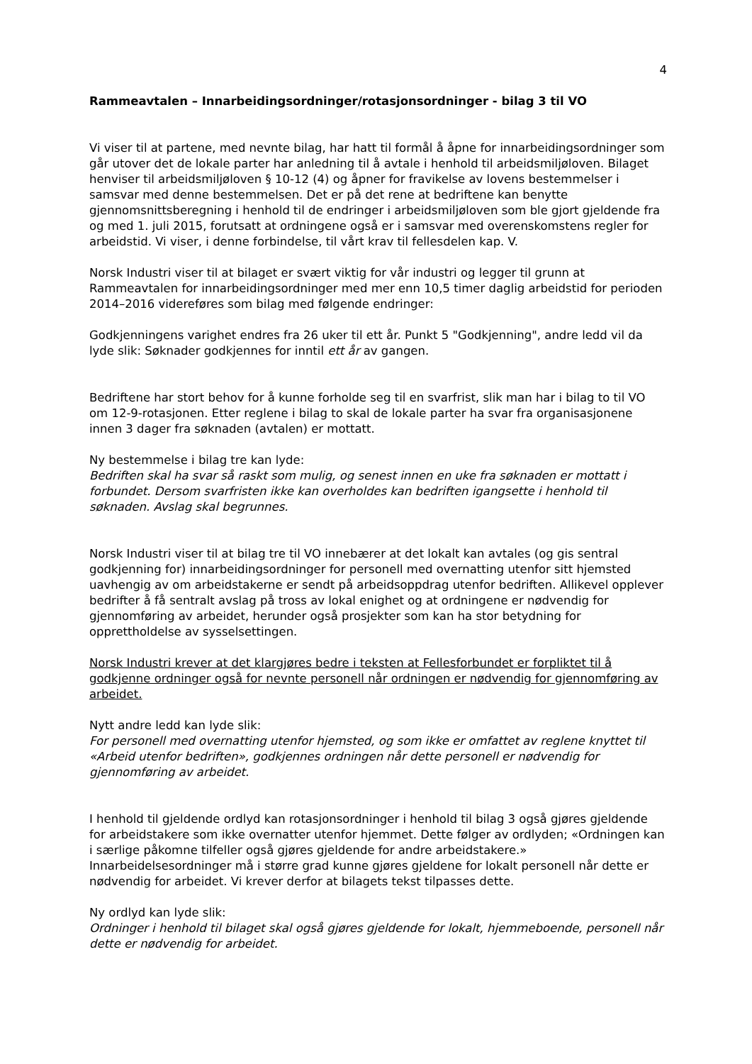4
Rammeavtalen – Innarbeidingsordninger/rotasjonsordninger - bilag 3 til VO
Vi viser til at partene, med nevnte bilag, har hatt til formål å åpne for innarbeidingsordninger som går utover det de lokale parter har anledning til å avtale i henhold til arbeidsmiljøloven. Bilaget henviser til arbeidsmiljøloven § 10-12 (4) og åpner for fravikelse av lovens bestemmelser i samsvar med denne bestemmelsen. Det er på det rene at bedriftene kan benytte gjennomsnittsberegning i henhold til de endringer i arbeidsmiljøloven som ble gjort gjeldende fra og med 1. juli 2015, forutsatt at ordningene også er i samsvar med overenskomstens regler for arbeidstid. Vi viser, i denne forbindelse, til vårt krav til fellesdelen kap. V.
Norsk Industri viser til at bilaget er svært viktig for vår industri og legger til grunn at Rammeavtalen for innarbeidingsordninger med mer enn 10,5 timer daglig arbeidstid for perioden 2014–2016 videreføres som bilag med følgende endringer:
Godkjenningens varighet endres fra 26 uker til ett år. Punkt 5 "Godkjenning", andre ledd vil da lyde slik: Søknader godkjennes for inntil ett år av gangen.
Bedriftene har stort behov for å kunne forholde seg til en svarfrist, slik man har i bilag to til VO om 12-9-rotasjonen. Etter reglene i bilag to skal de lokale parter ha svar fra organisasjonene innen 3 dager fra søknaden (avtalen) er mottatt.
Ny bestemmelse i bilag tre kan lyde:
Bedriften skal ha svar så raskt som mulig, og senest innen en uke fra søknaden er mottatt i forbundet. Dersom svarfristen ikke kan overholdes kan bedriften igangsette i henhold til søknaden. Avslag skal begrunnes.
Norsk Industri viser til at bilag tre til VO innebærer at det lokalt kan avtales (og gis sentral godkjenning for) innarbeidingsordninger for personell med overnatting utenfor sitt hjemsted uavhengig av om arbeidstakerne er sendt på arbeidsoppdrag utenfor bedriften. Allikevel opplever bedrifter å få sentralt avslag på tross av lokal enighet og at ordningene er nødvendig for gjennomføring av arbeidet, herunder også prosjekter som kan ha stor betydning for opprettholdelse av sysselsettingen.
Norsk Industri krever at det klargjøres bedre i teksten at Fellesforbundet er forpliktet til å godkjenne ordninger også for nevnte personell når ordningen er nødvendig for gjennomføring av arbeidet.
Nytt andre ledd kan lyde slik:
For personell med overnatting utenfor hjemsted, og som ikke er omfattet av reglene knyttet til «Arbeid utenfor bedriften», godkjennes ordningen når dette personell er nødvendig for gjennomføring av arbeidet.
I henhold til gjeldende ordlyd kan rotasjonsordninger i henhold til bilag 3 også gjøres gjeldende for arbeidstakere som ikke overnatter utenfor hjemmet. Dette følger av ordlyden; «Ordningen kan i særlige påkomne tilfeller også gjøres gjeldende for andre arbeidstakere.» Innarbeidelsesordninger må i større grad kunne gjøres gjeldene for lokalt personell når dette er nødvendig for arbeidet. Vi krever derfor at bilagets tekst tilpasses dette.
Ny ordlyd kan lyde slik:
Ordninger i henhold til bilaget skal også gjøres gjeldende for lokalt, hjemmeboende, personell når dette er nødvendig for arbeidet.